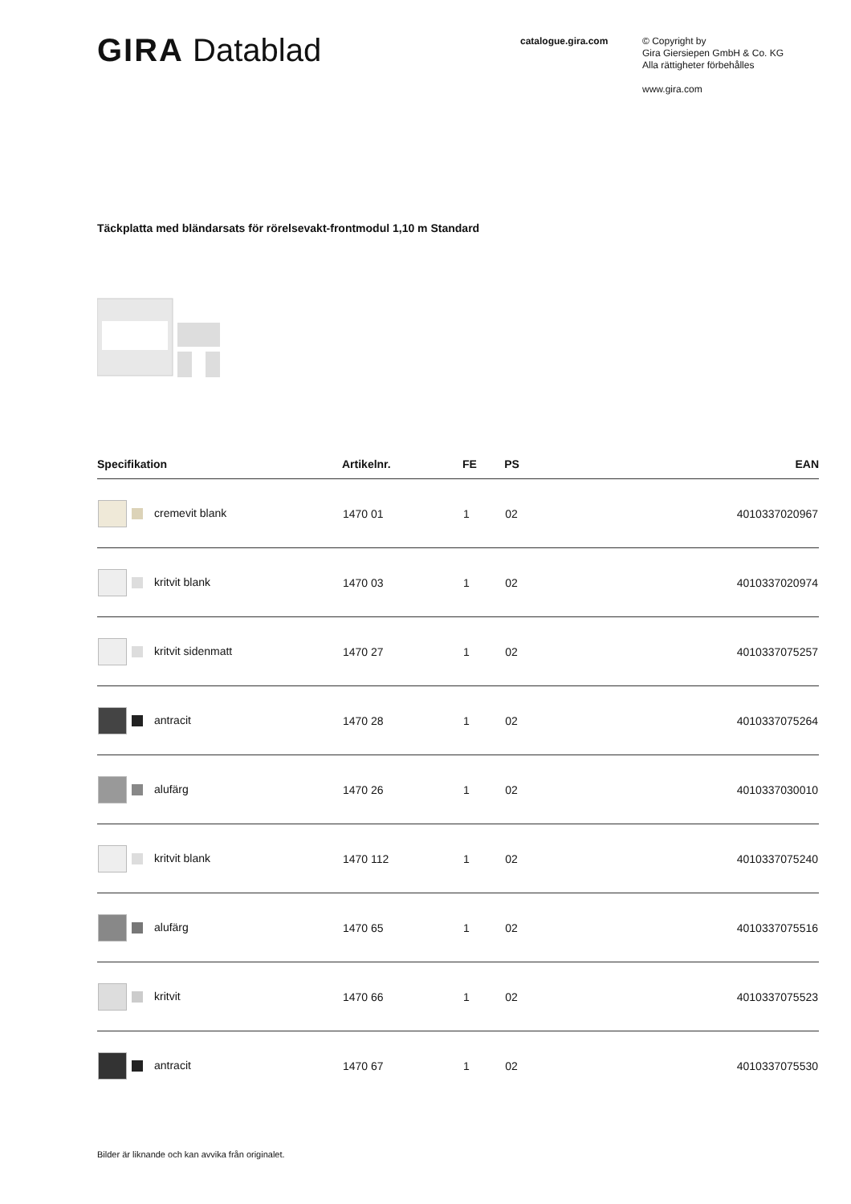GIRA Datablad
catalogue.gira.com
© Copyright by
Gira Giersiepen GmbH & Co. KG
Alla rättigheter förbehålles
www.gira.com
Täckplatta med bländarsats för rörelsevakt-frontmodul 1,10 m Standard
| Specifikation | Artikelnr. | FE | PS | EAN |
| --- | --- | --- | --- | --- |
| cremevit blank | 1470 01 | 1 | 02 | 4010337020967 |
| kritvit blank | 1470 03 | 1 | 02 | 4010337020974 |
| kritvit sidenmatt | 1470 27 | 1 | 02 | 4010337075257 |
| antracit | 1470 28 | 1 | 02 | 4010337075264 |
| alufärg | 1470 26 | 1 | 02 | 4010337030010 |
| kritvit blank | 1470 112 | 1 | 02 | 4010337075240 |
| alufärg | 1470 65 | 1 | 02 | 4010337075516 |
| kritvit | 1470 66 | 1 | 02 | 4010337075523 |
| antracit | 1470 67 | 1 | 02 | 4010337075530 |
Bilder är liknande och kan avvika från originalet.